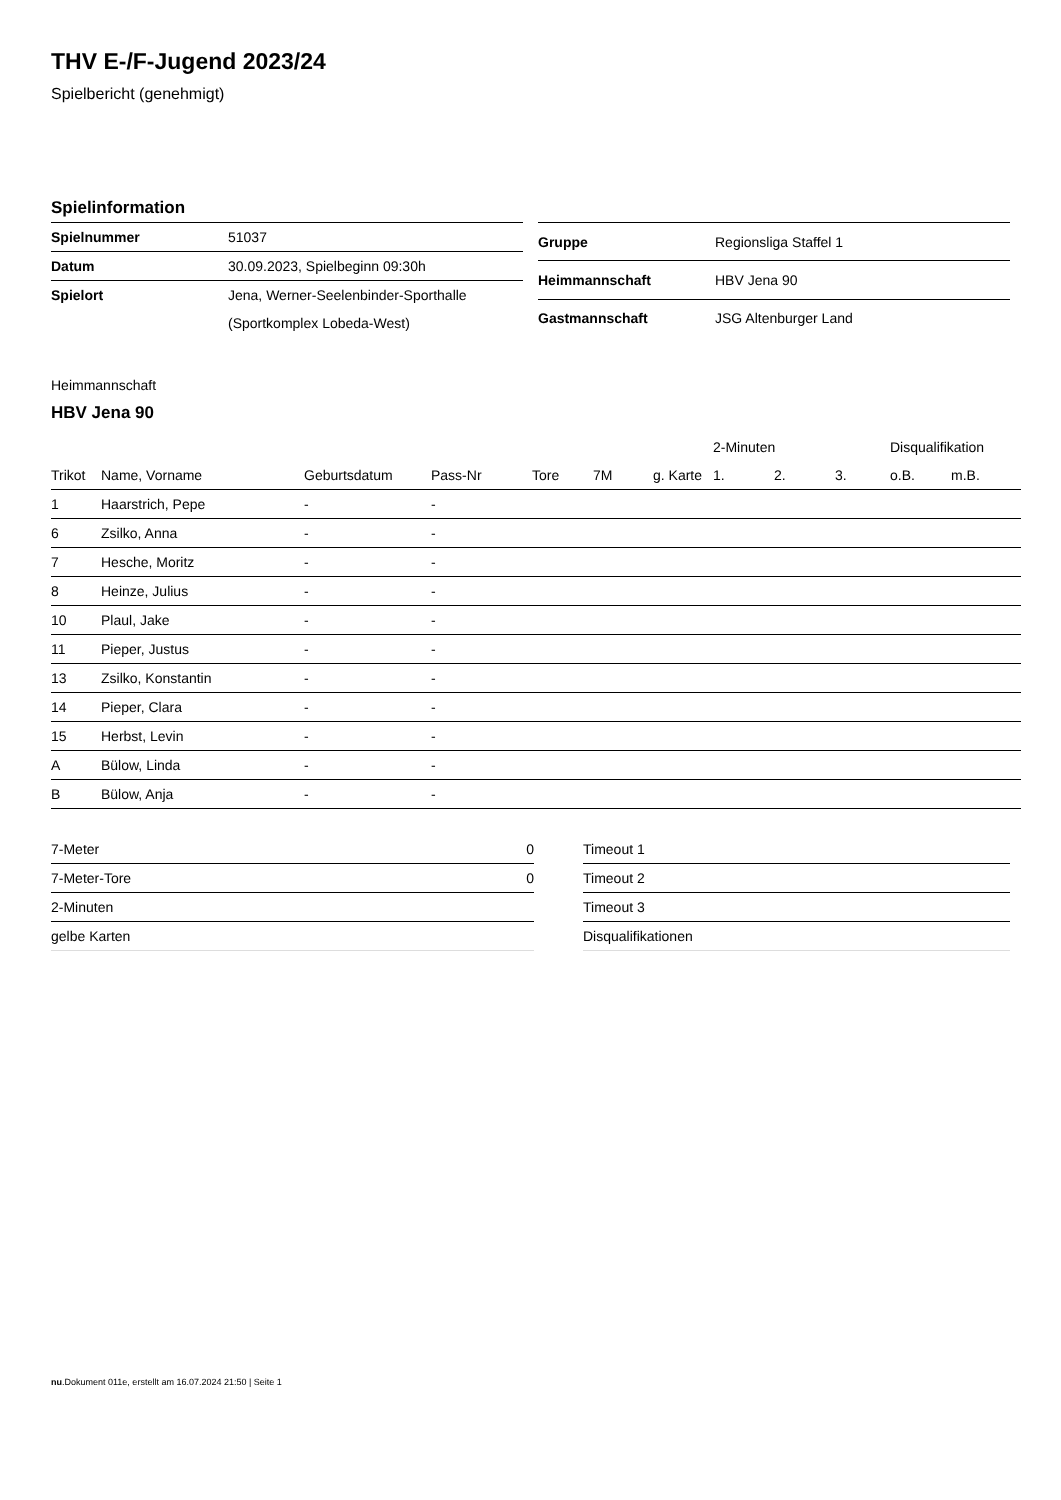THV E-/F-Jugend 2023/24
Spielbericht (genehmigt)
Spielinformation
| Spielnummer | 51037 |
| Datum | 30.09.2023, Spielbeginn 09:30h |
| Spielort | Jena, Werner-Seelenbinder-Sporthalle |
| | (Sportkomplex Lobeda-West) |
| Gruppe | Regionsliga Staffel 1 |
| Heimmannschaft | HBV Jena 90 |
| Gastmannschaft | JSG Altenburger Land |
Heimmannschaft
HBV Jena 90
| | | | | | | | | 2-Minuten | | | Disqualifikation | |
| --- | --- | --- | --- | --- | --- | --- | --- | --- | --- | --- | --- | --- |
| Trikot | Name, Vorname | Geburtsdatum | Pass-Nr | Tore | 7M | g. Karte | | 1. | 2. | 3. | o.B. | m.B. |
| 1 | Haarstrich, Pepe | - | - | | | | | | | | | |
| 6 | Zsilko, Anna | - | - | | | | | | | | | |
| 7 | Hesche, Moritz | - | - | | | | | | | | | |
| 8 | Heinze, Julius | - | - | | | | | | | | | |
| 10 | Plaul, Jake | - | - | | | | | | | | | |
| 11 | Pieper, Justus | - | - | | | | | | | | | |
| 13 | Zsilko, Konstantin | - | - | | | | | | | | | |
| 14 | Pieper, Clara | - | - | | | | | | | | | |
| 15 | Herbst, Levin | - | - | | | | | | | | | |
| A | Bülow, Linda | - | - | | | | | | | | | |
| B | Bülow, Anja | - | - | | | | | | | | | |
| 7-Meter | 0 |
| 7-Meter-Tore | 0 |
| 2-Minuten | |
| gelbe Karten | |
| Timeout 1 |
| Timeout 2 |
| Timeout 3 |
| Disqualifikationen |
nu.Dokument 011e, erstellt am 16.07.2024 21:50 | Seite 1